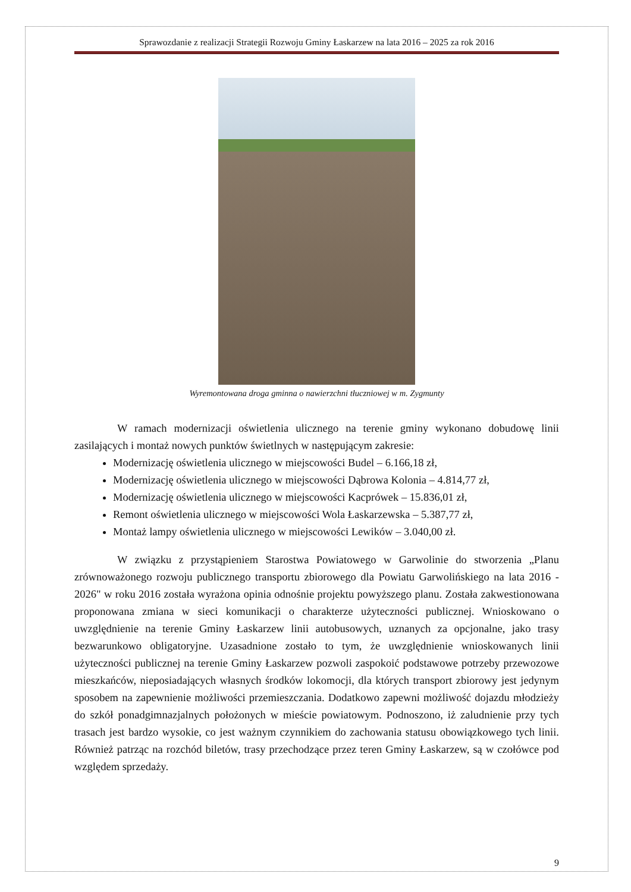Sprawozdanie z realizacji Strategii Rozwoju Gminy Łaskarzew na lata 2016 – 2025 za rok 2016
Wyremontowana droga gminna o nawierzchni tłuczniowej w m. Zygmunty
W ramach modernizacji oświetlenia ulicznego na terenie gminy wykonano dobudowę linii zasilających i montaż nowych punktów świetlnych w następującym zakresie:
Modernizację oświetlenia ulicznego w miejscowości Budel – 6.166,18 zł,
Modernizację oświetlenia ulicznego w miejscowości Dąbrowa Kolonia – 4.814,77 zł,
Modernizację oświetlenia ulicznego w miejscowości Kacprówek – 15.836,01 zł,
Remont oświetlenia ulicznego w miejscowości Wola Łaskarzewska – 5.387,77 zł,
Montaż lampy oświetlenia ulicznego w miejscowości Lewików – 3.040,00 zł.
W związku z przystąpieniem Starostwa Powiatowego w Garwolinie do stworzenia „Planu zrównoważonego rozwoju publicznego transportu zbiorowego dla Powiatu Garwolińskiego na lata 2016 - 2026" w roku 2016 została wyrażona opinia odnośnie projektu powyższego planu. Została zakwestionowana proponowana zmiana w sieci komunikacji o charakterze użyteczności publicznej. Wnioskowano o uwzględnienie na terenie Gminy Łaskarzew linii autobusowych, uznanych za opcjonalne, jako trasy bezwarunkowo obligatoryjne. Uzasadnione zostało to tym, że uwzględnienie wnioskowanych linii użyteczności publicznej na terenie Gminy Łaskarzew pozwoli zaspokoić podstawowe potrzeby przewozowe mieszkańców, nieposiadających własnych środków lokomocji, dla których transport zbiorowy jest jedynym sposobem na zapewnienie możliwości przemieszczania. Dodatkowo zapewni możliwość dojazdu młodzieży do szkół ponadgimnazjalnych położonych w mieście powiatowym. Podnoszono, iż zaludnienie przy tych trasach jest bardzo wysokie, co jest ważnym czynnikiem do zachowania statusu obowiązkowego tych linii. Również patrząc na rozchód biletów, trasy przechodzące przez teren Gminy Łaskarzew, są w czołówce pod względem sprzedaży.
9